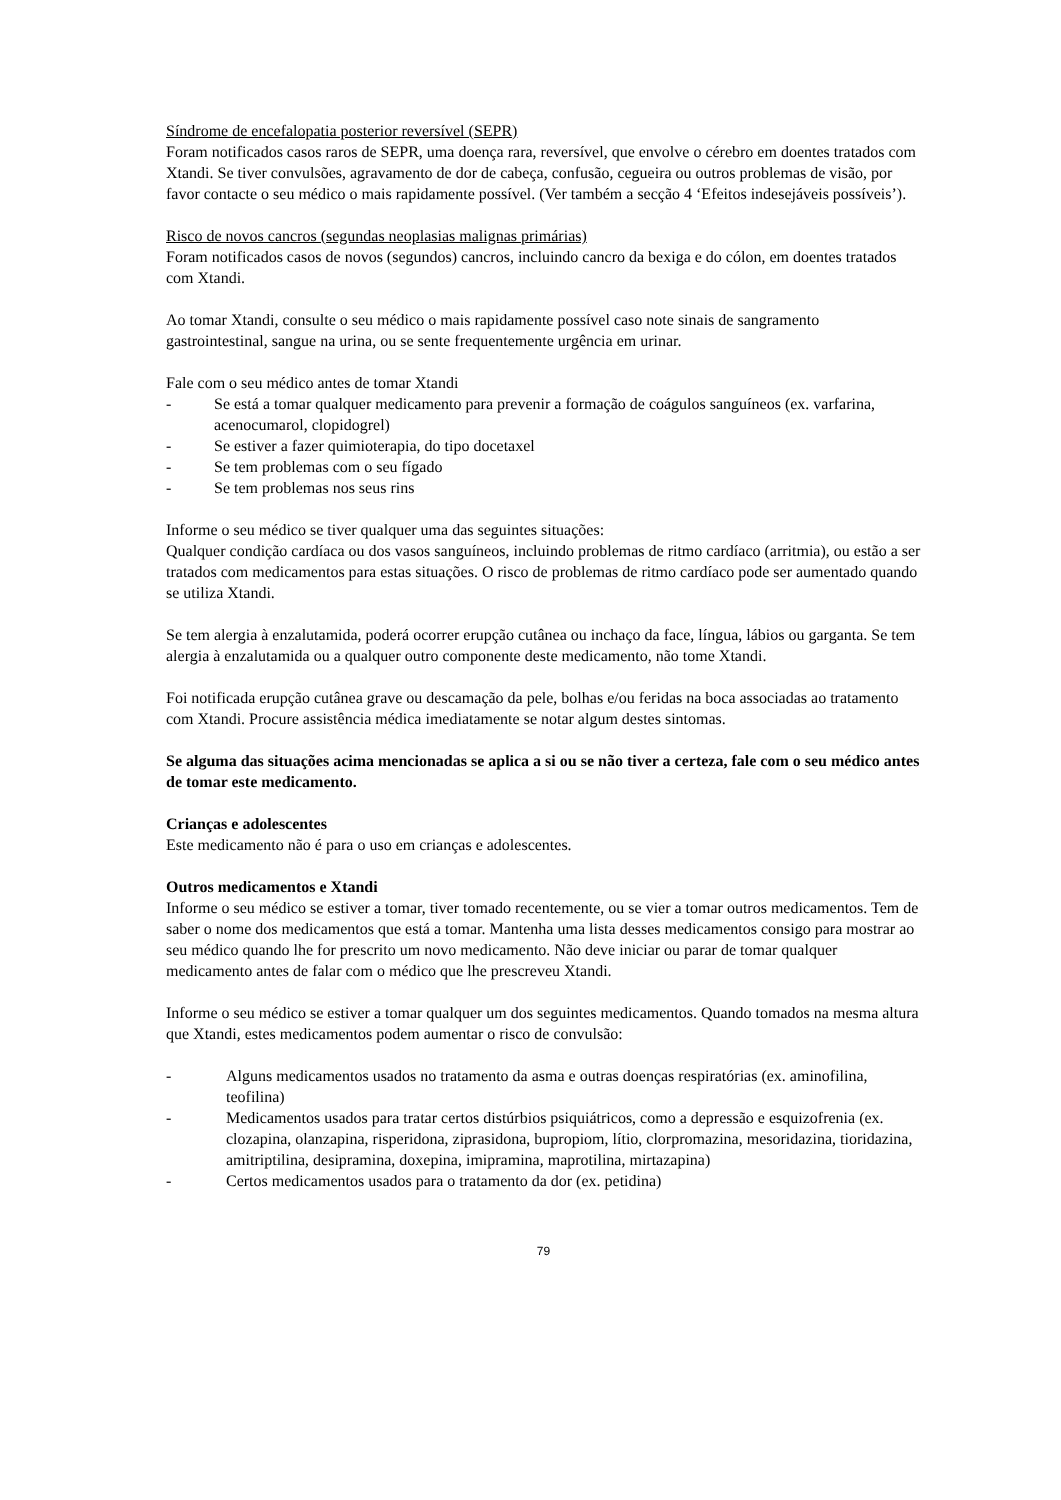Síndrome de encefalopatia posterior reversível (SEPR)
Foram notificados casos raros de SEPR, uma doença rara, reversível, que envolve o cérebro em doentes tratados com Xtandi. Se tiver convulsões, agravamento de dor de cabeça, confusão, cegueira ou outros problemas de visão, por favor contacte o seu médico o mais rapidamente possível. (Ver também a secção 4 ‘Efeitos indesejáveis possíveis’).
Risco de novos cancros (segundas neoplasias malignas primárias)
Foram notificados casos de novos (segundos) cancros, incluindo cancro da bexiga e do cólon, em doentes tratados com Xtandi.
Ao tomar Xtandi, consulte o seu médico o mais rapidamente possível caso note sinais de sangramento gastrointestinal, sangue na urina, ou se sente frequentemente urgência em urinar.
Fale com o seu médico antes de tomar Xtandi
- Se está a tomar qualquer medicamento para prevenir a formação de coágulos sanguíneos (ex. varfarina, acenocumarol, clopidogrel)
- Se estiver a fazer quimioterapia, do tipo docetaxel
- Se tem problemas com o seu fígado
- Se tem problemas nos seus rins
Informe o seu médico se tiver qualquer uma das seguintes situações:
Qualquer condição cardíaca ou dos vasos sanguíneos, incluindo problemas de ritmo cardíaco (arritmia), ou estão a ser tratados com medicamentos para estas situações. O risco de problemas de ritmo cardíaco pode ser aumentado quando se utiliza Xtandi.
Se tem alergia à enzalutamida, poderá ocorrer erupção cutânea ou inchaço da face, língua, lábios ou garganta. Se tem alergia à enzalutamida ou a qualquer outro componente deste medicamento, não tome Xtandi.
Foi notificada erupção cutânea grave ou descamação da pele, bolhas e/ou feridas na boca associadas ao tratamento com Xtandi. Procure assistência médica imediatamente se notar algum destes sintomas.
Se alguma das situações acima mencionadas se aplica a si ou se não tiver a certeza, fale com o seu médico antes de tomar este medicamento.
Crianças e adolescentes
Este medicamento não é para o uso em crianças e adolescentes.
Outros medicamentos e Xtandi
Informe o seu médico se estiver a tomar, tiver tomado recentemente, ou se vier a tomar outros medicamentos. Tem de saber o nome dos medicamentos que está a tomar. Mantenha uma lista desses medicamentos consigo para mostrar ao seu médico quando lhe for prescrito um novo medicamento. Não deve iniciar ou parar de tomar qualquer medicamento antes de falar com o médico que lhe prescreveu Xtandi.
Informe o seu médico se estiver a tomar qualquer um dos seguintes medicamentos. Quando tomados na mesma altura que Xtandi, estes medicamentos podem aumentar o risco de convulsão:
- Alguns medicamentos usados no tratamento da asma e outras doenças respiratórias (ex. aminofilina, teofilina)
- Medicamentos usados para tratar certos distúrbios psiquiátricos, como a depressão e esquizofrenia (ex. clozapina, olanzapina, risperidona, ziprasidona, bupropiom, lítio, clorpromazina, mesoridazina, tioridazina, amitriptilina, desipramina, doxepina, imipramina, maprotilina, mirtazapina)
- Certos medicamentos usados para o tratamento da dor (ex. petidina)
79